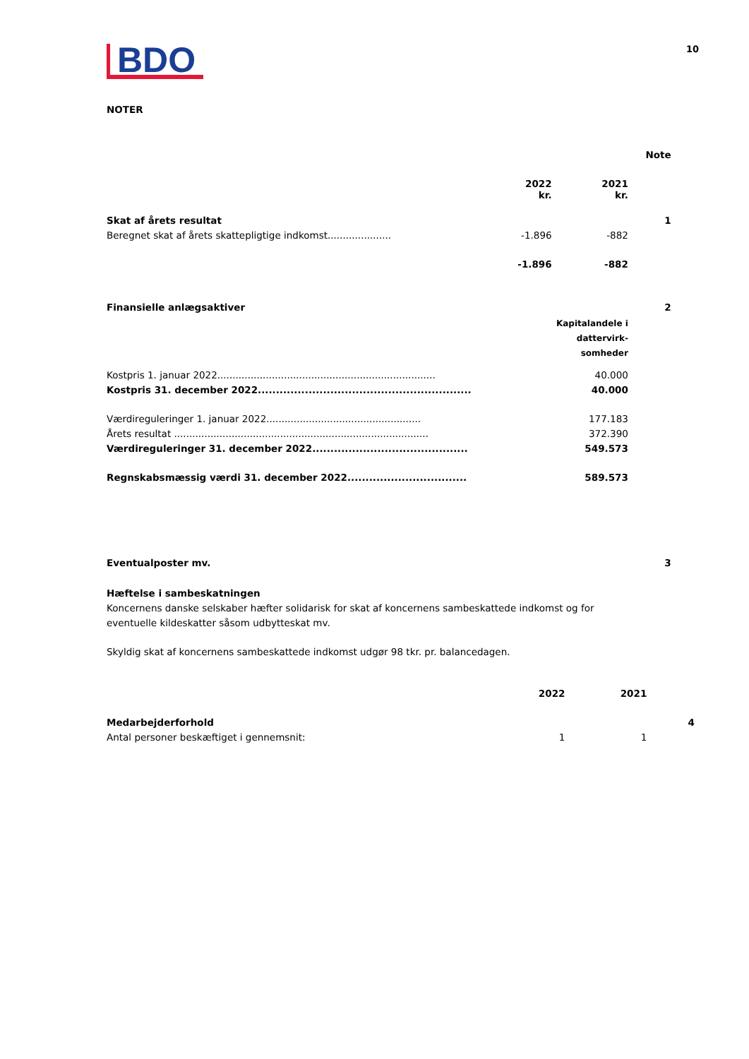BDO
10
NOTER
| | | Note | |
| | 2022 kr. | 2021 kr. | |
| Skat af årets resultat | | | 1 |
| Beregnet skat af årets skattepligtige indkomst..................... | -1.896 | -882 | |
| | -1.896 | -882 | |
| Finansielle anlægsaktiver | | | 2 |
| | | Kapitalandele i dattervirk- somheder | |
| Kostpris 1. januar 2022........................................................................ | | 40.000 | |
| Kostpris 31. december 2022........................................................... | | 40.000 | |
| Værdireguleringer 1. januar 2022................................................... | | 177.183 | |
| Årets resultat .................................................................................... | | 372.390 | |
| Værdireguleringer 31. december 2022........................................... | | 549.573 | |
| Regnskabsmæssig værdi 31. december 2022................................. | | 589.573 | |
| Eventualposter mv. | | | 3 |
Hæftelse i sambeskatningen
Koncernens danske selskaber hæfter solidarisk for skat af koncernens sambeskattede indkomst og for eventuelle kildeskatter såsom udbytteskat mv.
Skyldig skat af koncernens sambeskattede indkomst udgør 98 tkr. pr. balancedagen.
| | 2022 | 2021 | |
| Medarbejderforhold | | | 4 |
| Antal personer beskæftiget i gennemsnit: | 1 | 1 | |